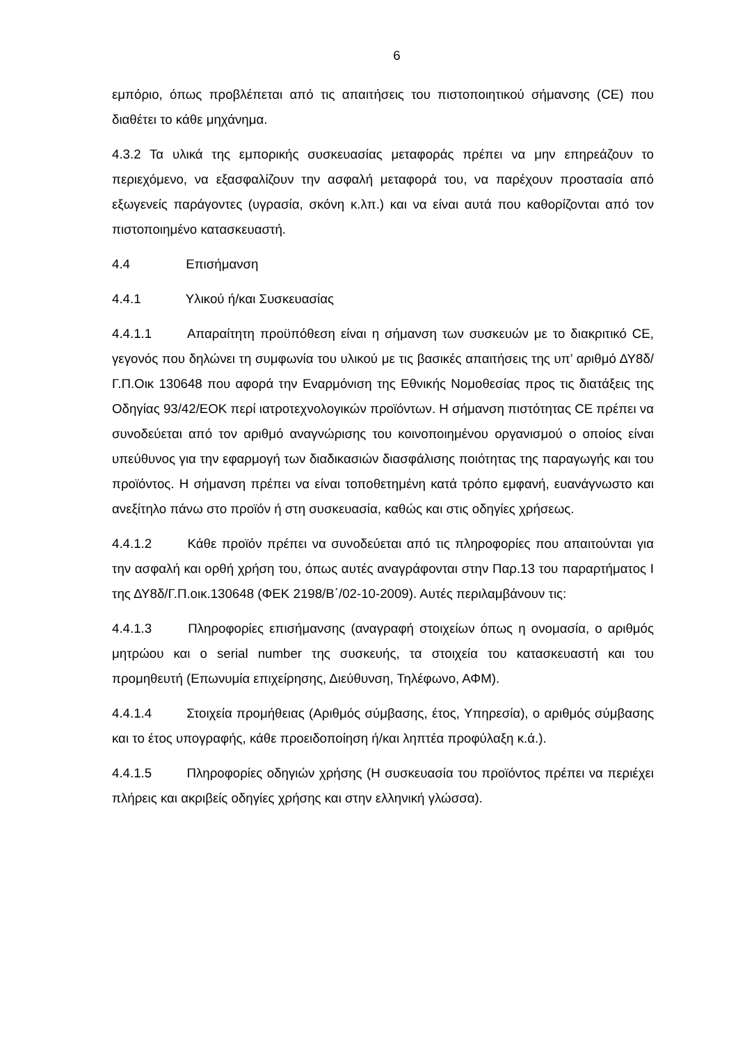6
εμπόριο, όπως προβλέπεται από τις απαιτήσεις του πιστοποιητικού σήμανσης (CE) που διαθέτει το κάθε μηχάνημα.
4.3.2 Τα υλικά της εμπορικής συσκευασίας μεταφοράς πρέπει να μην επηρεάζουν το περιεχόμενο, να εξασφαλίζουν την ασφαλή μεταφορά του, να παρέχουν προστασία από εξωγενείς παράγοντες (υγρασία, σκόνη κ.λπ.) και να είναι αυτά που καθορίζονται από τον πιστοποιημένο κατασκευαστή.
4.4 Επισήμανση
4.4.1 Υλικού ή/και Συσκευασίας
4.4.1.1 Απαραίτητη προϋπόθεση είναι η σήμανση των συσκευών με το διακριτικό CE, γεγονός που δηλώνει τη συμφωνία του υλικού με τις βασικές απαιτήσεις της υπ’ αριθμό ΔΥ8δ/Γ.Π.Οικ 130648 που αφορά την Εναρμόνιση της Εθνικής Νομοθεσίας προς τις διατάξεις της Οδηγίας 93/42/ΕΟΚ περί ιατροτεχνολογικών προϊόντων. Η σήμανση πιστότητας CE πρέπει να συνοδεύεται από τον αριθμό αναγνώρισης του κοινοποιημένου οργανισμού ο οποίος είναι υπεύθυνος για την εφαρμογή των διαδικασιών διασφάλισης ποιότητας της παραγωγής και του προϊόντος. Η σήμανση πρέπει να είναι τοποθετημένη κατά τρόπο εμφανή, ευανάγνωστο και ανεξίτηλο πάνω στο προϊόν ή στη συσκευασία, καθώς και στις οδηγίες χρήσεως.
4.4.1.2 Κάθε προϊόν πρέπει να συνοδεύεται από τις πληροφορίες που απαιτούνται για την ασφαλή και ορθή χρήση του, όπως αυτές αναγράφονται στην Παρ.13 του παραρτήματος Ι της ΔΥ8δ/Γ.Π.οικ.130648 (ΦΕΚ 2198/Β΄/02-10-2009). Αυτές περιλαμβάνουν τις:
4.4.1.3 Πληροφορίες επισήμανσης (αναγραφή στοιχείων όπως η ονομασία, ο αριθμός μητρώου και ο serial number της συσκευής, τα στοιχεία του κατασκευαστή και του προμηθευτή (Επωνυμία επιχείρησης, Διεύθυνση, Τηλέφωνο, ΑΦΜ).
4.4.1.4 Στοιχεία προμήθειας (Αριθμός σύμβασης, έτος, Υπηρεσία), ο αριθμός σύμβασης και το έτος υπογραφής, κάθε προειδοποίηση ή/και ληπτέα προφύλαξη κ.ά.).
4.4.1.5 Πληροφορίες οδηγιών χρήσης (Η συσκευασία του προϊόντος πρέπει να περιέχει πλήρεις και ακριβείς οδηγίες χρήσης και στην ελληνική γλώσσα).